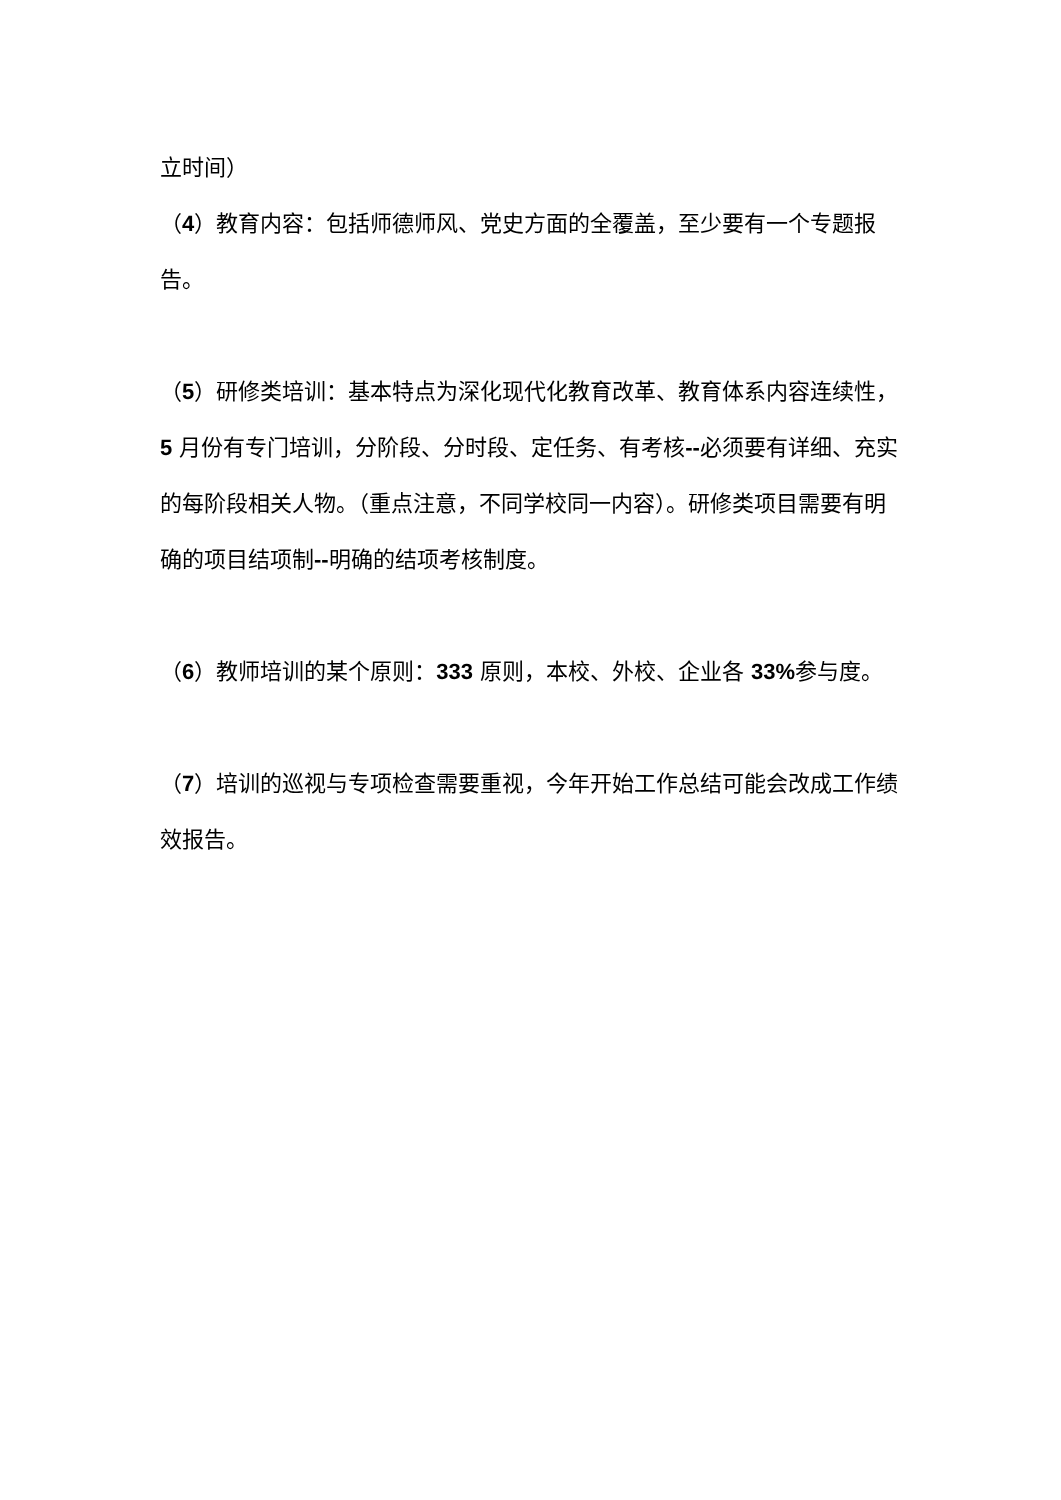立时间）
（4）教育内容：包括师德师风、党史方面的全覆盖，至少要有一个专题报告。
（5）研修类培训：基本特点为深化现代化教育改革、教育体系内容连续性，5 月份有专门培训，分阶段、分时段、定任务、有考核--必须要有详细、充实的每阶段相关人物。（重点注意，不同学校同一内容）。研修类项目需要有明确的项目结项制--明确的结项考核制度。
（6）教师培训的某个原则：333 原则，本校、外校、企业各 33% 参与度。
（7）培训的巡视与专项检查需要重视，今年开始工作总结可能会改成工作绩效报告。